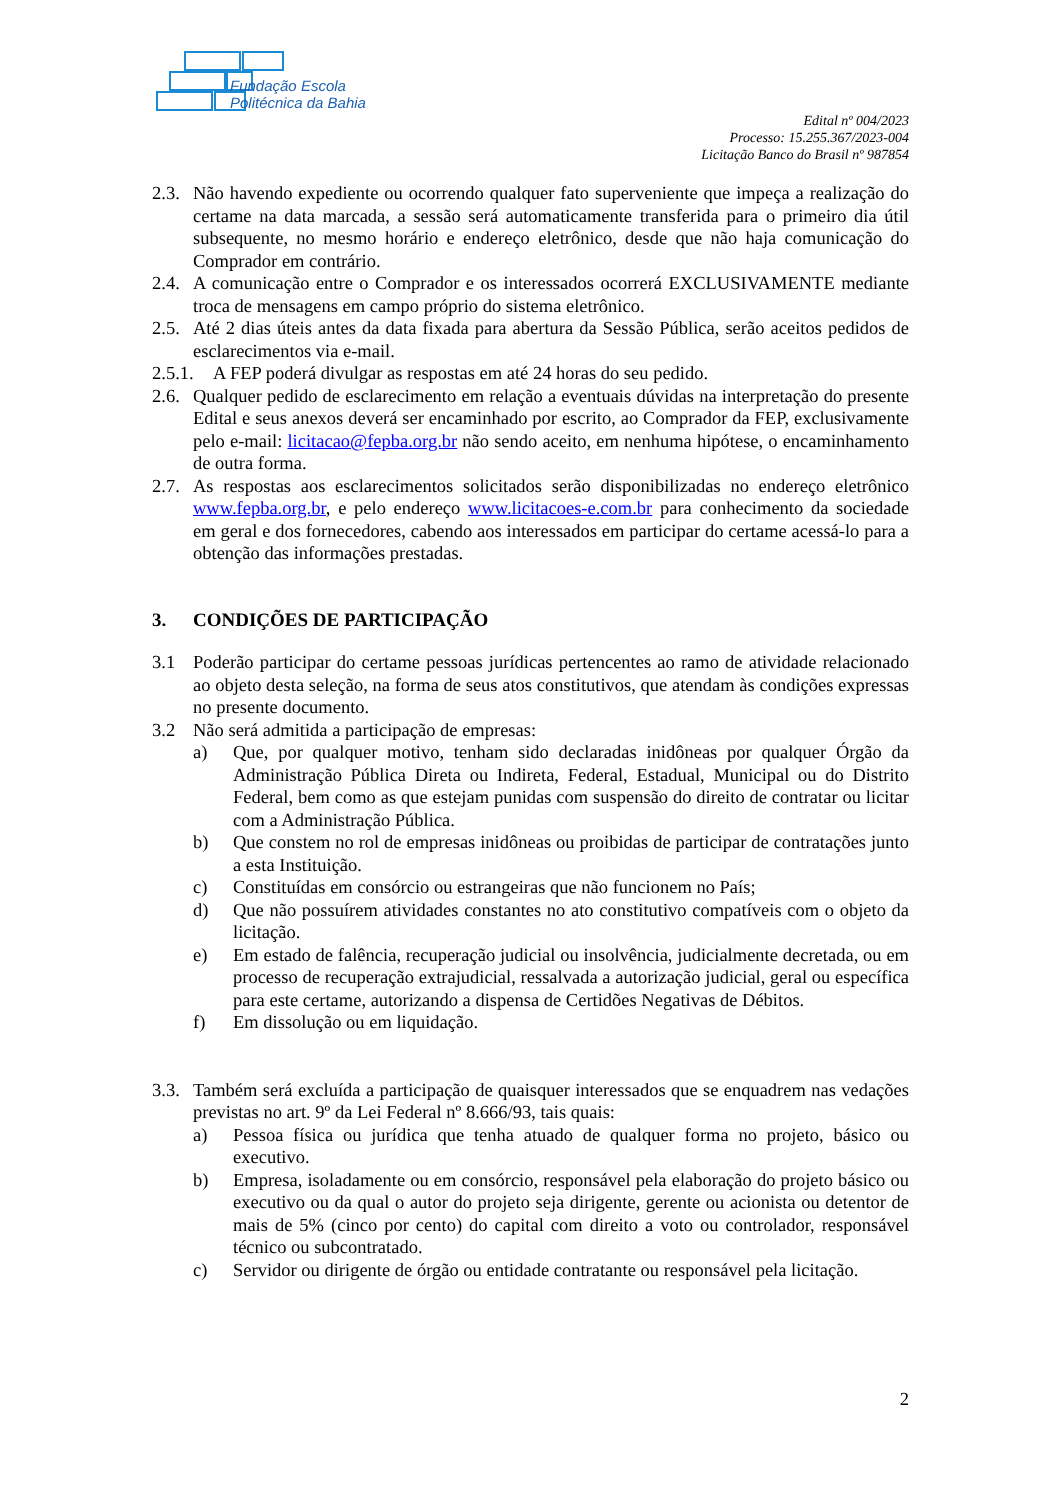Fundação Escola
Politécnica da Bahia
Edital nº 004/2023
Processo: 15.255.367/2023-004
Licitação Banco do Brasil nº 987854
2.3. Não havendo expediente ou ocorrendo qualquer fato superveniente que impeça a realização do certame na data marcada, a sessão será automaticamente transferida para o primeiro dia útil subsequente, no mesmo horário e endereço eletrônico, desde que não haja comunicação do Comprador em contrário.
2.4. A comunicação entre o Comprador e os interessados ocorrerá EXCLUSIVAMENTE mediante troca de mensagens em campo próprio do sistema eletrônico.
2.5. Até 2 dias úteis antes da data fixada para abertura da Sessão Pública, serão aceitos pedidos de esclarecimentos via e-mail.
2.5.1. A FEP poderá divulgar as respostas em até 24 horas do seu pedido.
2.6. Qualquer pedido de esclarecimento em relação a eventuais dúvidas na interpretação do presente Edital e seus anexos deverá ser encaminhado por escrito, ao Comprador da FEP, exclusivamente pelo e-mail: licitacao@fepba.org.br não sendo aceito, em nenhuma hipótese, o encaminhamento de outra forma.
2.7. As respostas aos esclarecimentos solicitados serão disponibilizadas no endereço eletrônico www.fepba.org.br, e pelo endereço www.licitacoes-e.com.br para conhecimento da sociedade em geral e dos fornecedores, cabendo aos interessados em participar do certame acessá-lo para a obtenção das informações prestadas.
3. CONDIÇÕES DE PARTICIPAÇÃO
3.1 Poderão participar do certame pessoas jurídicas pertencentes ao ramo de atividade relacionado ao objeto desta seleção, na forma de seus atos constitutivos, que atendam às condições expressas no presente documento.
3.2 Não será admitida a participação de empresas:
a) Que, por qualquer motivo, tenham sido declaradas inidôneas por qualquer Órgão da Administração Pública Direta ou Indireta, Federal, Estadual, Municipal ou do Distrito Federal, bem como as que estejam punidas com suspensão do direito de contratar ou licitar com a Administração Pública.
b) Que constem no rol de empresas inidôneas ou proibidas de participar de contratações junto a esta Instituição.
c) Constituídas em consórcio ou estrangeiras que não funcionem no País;
d) Que não possuírem atividades constantes no ato constitutivo compatíveis com o objeto da licitação.
e) Em estado de falência, recuperação judicial ou insolvência, judicialmente decretada, ou em processo de recuperação extrajudicial, ressalvada a autorização judicial, geral ou específica para este certame, autorizando a dispensa de Certidões Negativas de Débitos.
f) Em dissolução ou em liquidação.
3.3. Também será excluída a participação de quaisquer interessados que se enquadrem nas vedações previstas no art. 9º da Lei Federal nº 8.666/93, tais quais:
a) Pessoa física ou jurídica que tenha atuado de qualquer forma no projeto, básico ou executivo.
b) Empresa, isoladamente ou em consórcio, responsável pela elaboração do projeto básico ou executivo ou da qual o autor do projeto seja dirigente, gerente ou acionista ou detentor de mais de 5% (cinco por cento) do capital com direito a voto ou controlador, responsável técnico ou subcontratado.
c) Servidor ou dirigente de órgão ou entidade contratante ou responsável pela licitação.
2